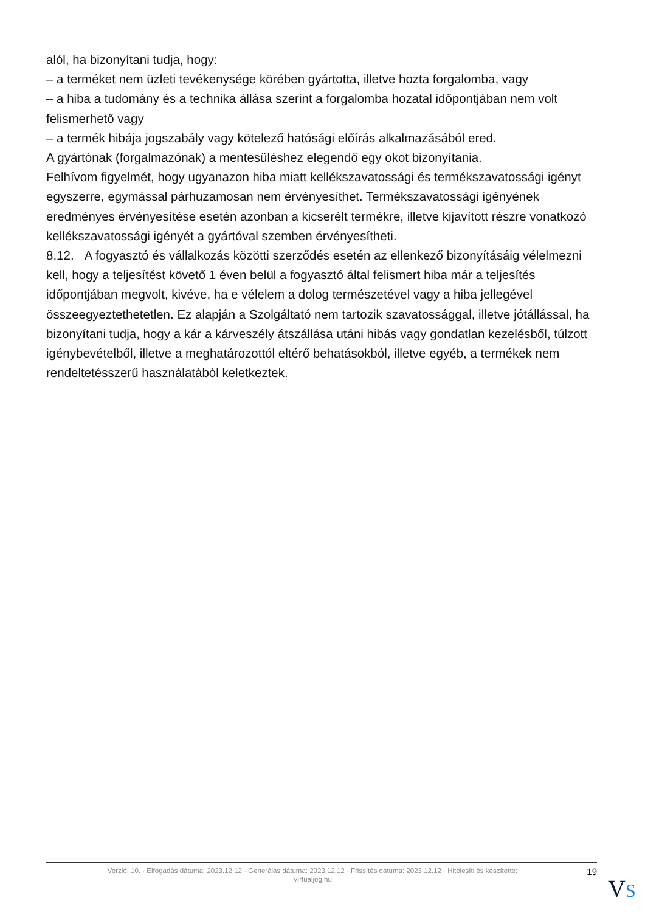alól, ha bizonyítani tudja, hogy:
– a terméket nem üzleti tevékenysége körében gyártotta, illetve hozta forgalomba, vagy
– a hiba a tudomány és a technika állása szerint a forgalomba hozatal időpontjában nem volt felismerhető vagy
– a termék hibája jogszabály vagy kötelező hatósági előírás alkalmazásából ered.
A gyártónak (forgalmazónak) a mentesüléshez elegendő egy okot bizonyítania.
Felhívom figyelmét, hogy ugyanazon hiba miatt kellékszavatossági és termékszavatossági igényt egyszerre, egymással párhuzamosan nem érvényesíthet. Termékszavatossági igényének eredményes érvényesítése esetén azonban a kicserélt termékre, illetve kijavított részre vonatkozó kellékszavatossági igényét a gyártóval szemben érvényesítheti.
8.12. A fogyasztó és vállalkozás közötti szerződés esetén az ellenkező bizonyításáig vélelmezni kell, hogy a teljesítést követő 1 éven belül a fogyasztó által felismert hiba már a teljesítés időpontjában megvolt, kivéve, ha e vélelem a dolog természetével vagy a hiba jellegével összeegyeztethetetlen. Ez alapján a Szolgáltató nem tartozik szavatossággal, illetve jótállással, ha bizonyítani tudja, hogy a kár a kárveszély átszállása utáni hibás vagy gondatlan kezelésből, túlzott igénybevételből, illetve a meghatározottól eltérő behatásokból, illetve egyéb, a termékek nem rendeltetésszerű használatából keletkeztek.
Verzió: 10. · Elfogadás dátuma: 2023.12.12 · Generálás dátuma: 2023.12.12 · Frissítés dátuma: 2023.12.12 · Hitelesíti és készítette:
Virtualjog.hu
19
VS